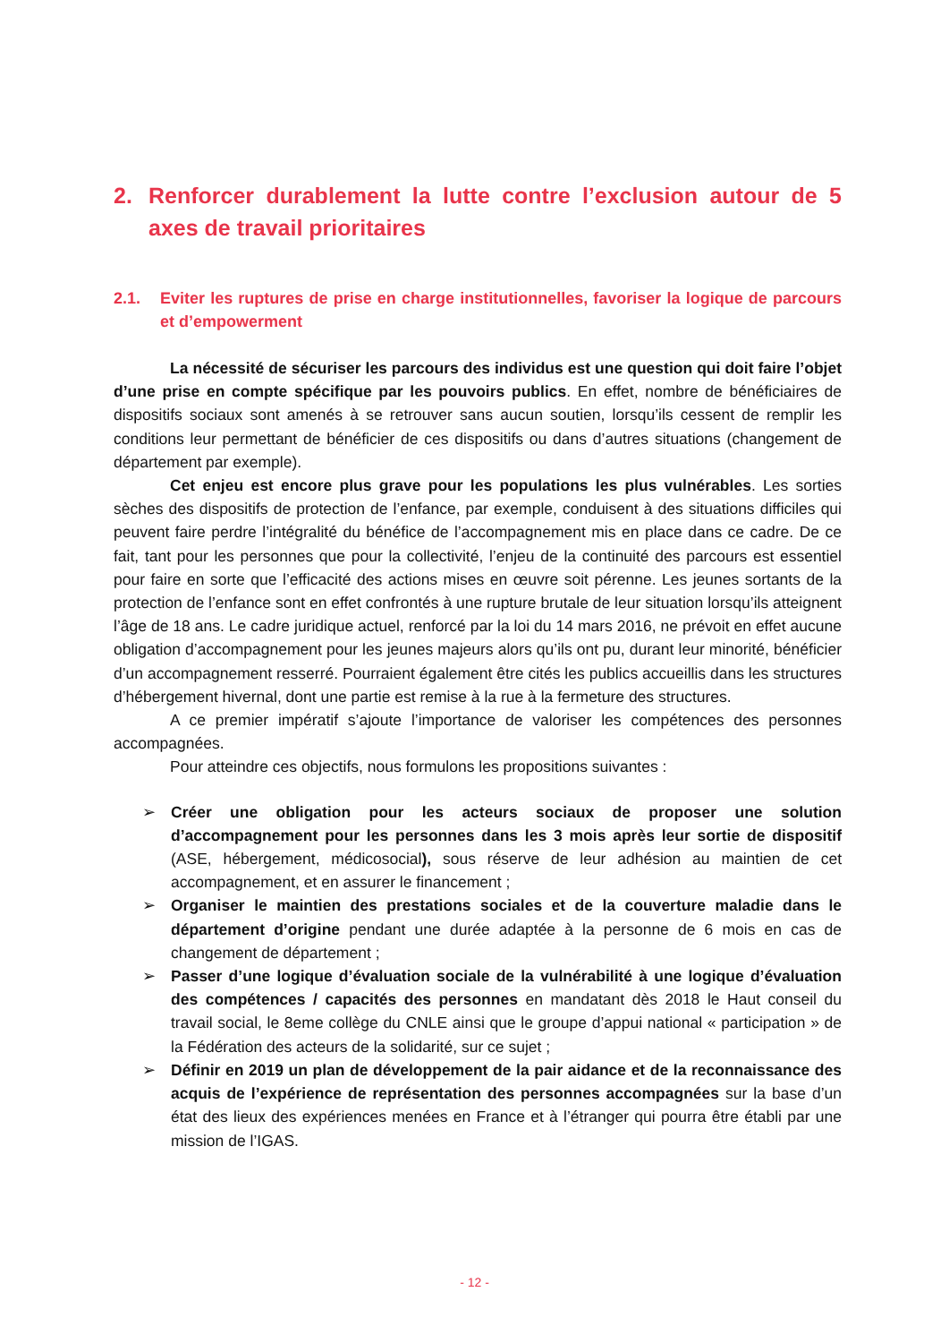2. Renforcer durablement la lutte contre l’exclusion autour de 5 axes de travail prioritaires
2.1. Eviter les ruptures de prise en charge institutionnelles, favoriser la logique de parcours et d’empowerment
La nécessité de sécuriser les parcours des individus est une question qui doit faire l’objet d’une prise en compte spécifique par les pouvoirs publics. En effet, nombre de bénéficiaires de dispositifs sociaux sont amenés à se retrouver sans aucun soutien, lorsqu’ils cessent de remplir les conditions leur permettant de bénéficier de ces dispositifs ou dans d’autres situations (changement de département par exemple).
Cet enjeu est encore plus grave pour les populations les plus vulnérables. Les sorties sèches des dispositifs de protection de l’enfance, par exemple, conduisent à des situations difficiles qui peuvent faire perdre l’intégralité du bénéfice de l’accompagnement mis en place dans ce cadre. De ce fait, tant pour les personnes que pour la collectivité, l’enjeu de la continuité des parcours est essentiel pour faire en sorte que l’efficacité des actions mises en œuvre soit pérenne. Les jeunes sortants de la protection de l’enfance sont en effet confrontés à une rupture brutale de leur situation lorsqu’ils atteignent l’âge de 18 ans. Le cadre juridique actuel, renforcé par la loi du 14 mars 2016, ne prévoit en effet aucune obligation d’accompagnement pour les jeunes majeurs alors qu’ils ont pu, durant leur minorité, bénéficier d’un accompagnement resserré. Pourraient également être cités les publics accueillis dans les structures d’hébergement hivernal, dont une partie est remise à la rue à la fermeture des structures.
A ce premier impératif s’ajoute l’importance de valoriser les compétences des personnes accompagnées.
Pour atteindre ces objectifs, nous formulons les propositions suivantes :
➢ Créer une obligation pour les acteurs sociaux de proposer une solution d’accompagnement pour les personnes dans les 3 mois après leur sortie de dispositif (ASE, hébergement, médicosocial), sous réserve de leur adhésion au maintien de cet accompagnement, et en assurer le financement ;
➢ Organiser le maintien des prestations sociales et de la couverture maladie dans le département d’origine pendant une durée adaptée à la personne de 6 mois en cas de changement de département ;
➢ Passer d’une logique d’évaluation sociale de la vulnérabilité à une logique d’évaluation des compétences / capacités des personnes en mandatant dès 2018 le Haut conseil du travail social, le 8eme collège du CNLE ainsi que le groupe d’appui national « participation » de la Fédération des acteurs de la solidarité, sur ce sujet ;
➢ Définir en 2019 un plan de développement de la pair aidance et de la reconnaissance des acquis de l’expérience de représentation des personnes accompagnées sur la base d’un état des lieux des expériences menées en France et à l’étranger qui pourra être établi par une mission de l’IGAS.
- 12 -